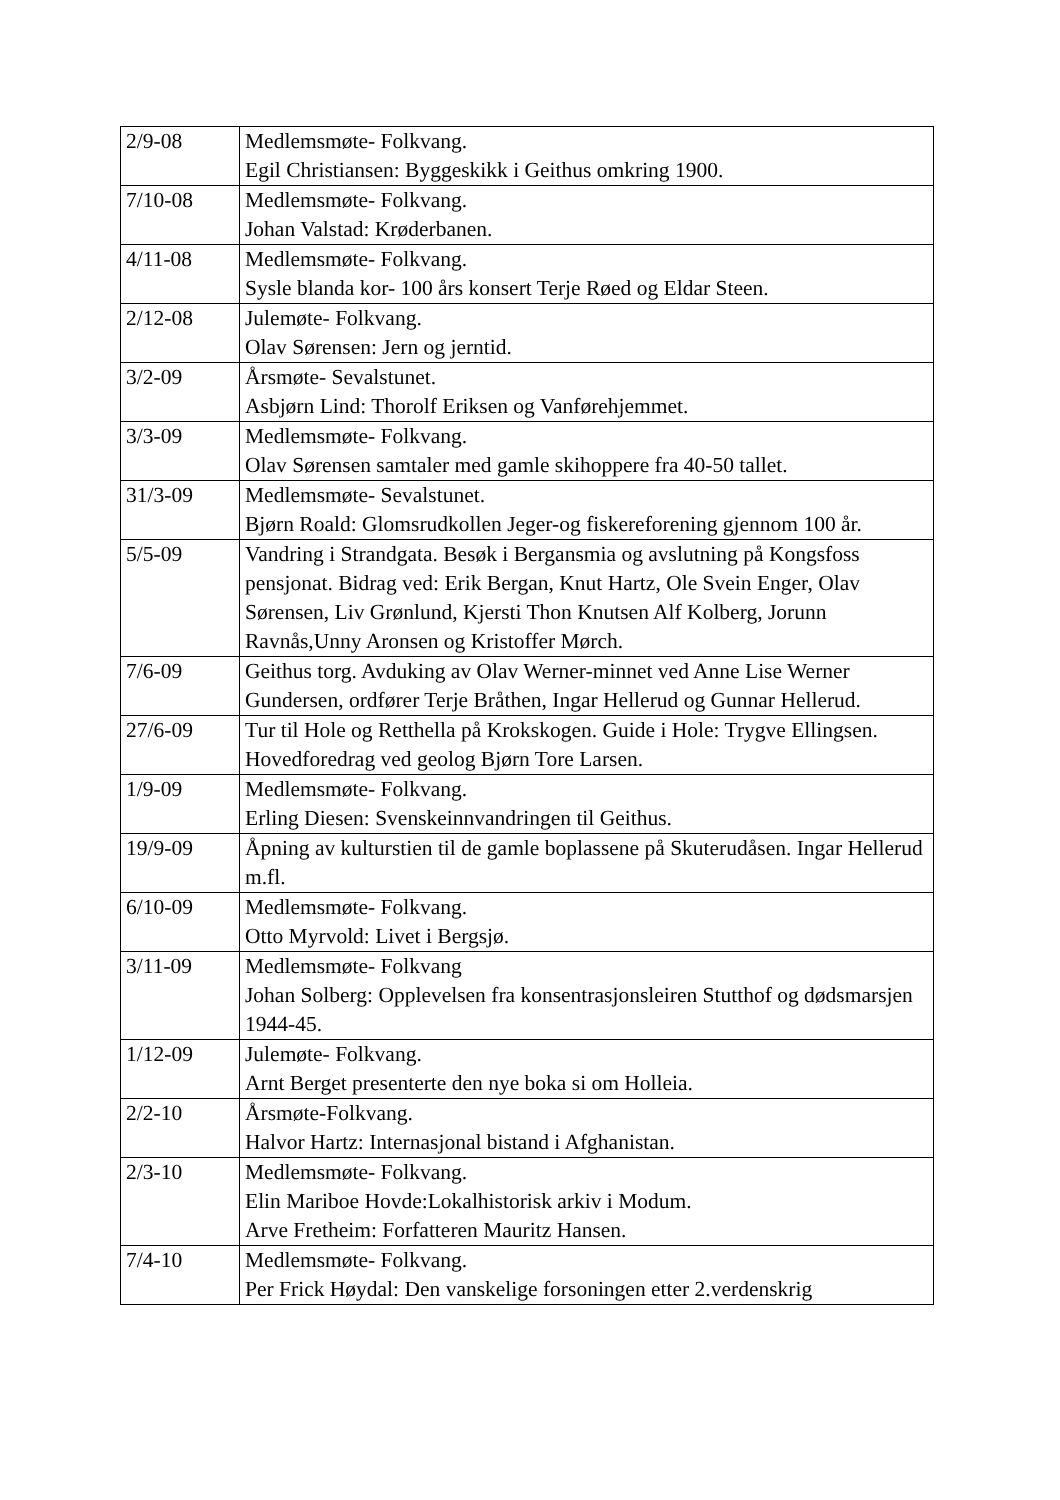| 2/9-08 | Medlemsmøte- Folkvang. Egil Christiansen: Byggeskikk i Geithus omkring 1900. |
| 7/10-08 | Medlemsmøte- Folkvang. Johan Valstad: Krøderbanen. |
| 4/11-08 | Medlemsmøte- Folkvang. Sysle blanda kor- 100 års konsert Terje Røed og Eldar Steen. |
| 2/12-08 | Julemøte- Folkvang. Olav Sørensen: Jern og jerntid. |
| 3/2-09 | Årsmøte- Sevalstunet. Asbjørn Lind: Thorolf Eriksen og Vanførehjemmet. |
| 3/3-09 | Medlemsmøte- Folkvang. Olav Sørensen samtaler med gamle skihoppere fra 40-50 tallet. |
| 31/3-09 | Medlemsmøte- Sevalstunet. Bjørn Roald: Glomsrudkollen Jeger-og fiskereforening gjennom 100 år. |
| 5/5-09 | Vandring i Strandgata. Besøk i Bergansmia og avslutning på Kongsfoss pensjonat. Bidrag ved: Erik Bergan, Knut Hartz, Ole Svein Enger, Olav Sørensen, Liv Grønlund, Kjersti Thon Knutsen Alf Kolberg, Jorunn Ravnås,Unny Aronsen og Kristoffer Mørch. |
| 7/6-09 | Geithus torg. Avduking av Olav Werner-minnet ved Anne Lise Werner Gundersen, ordfører Terje Bråthen, Ingar Hellerud og Gunnar Hellerud. |
| 27/6-09 | Tur til Hole og Retthella på Krokskogen. Guide i Hole: Trygve Ellingsen. Hovedforedrag ved geolog Bjørn Tore Larsen. |
| 1/9-09 | Medlemsmøte- Folkvang. Erling Diesen: Svenskeinnvandringen til Geithus. |
| 19/9-09 | Åpning av kulturstien til de gamle boplassene på Skuterudåsen. Ingar Hellerud m.fl. |
| 6/10-09 | Medlemsmøte- Folkvang. Otto Myrvold: Livet i Bergsjø. |
| 3/11-09 | Medlemsmøte- Folkvang Johan Solberg: Opplevelsen fra konsentrasjonsleiren Stutthof og dødsmarsjen 1944-45. |
| 1/12-09 | Julemøte- Folkvang. Arnt Berget presenterte den nye boka si om Holleia. |
| 2/2-10 | Årsmøte-Folkvang. Halvor Hartz: Internasjonal bistand i Afghanistan. |
| 2/3-10 | Medlemsmøte- Folkvang. Elin Mariboe Hovde:Lokalhistorisk arkiv i Modum. Arve Fretheim: Forfatteren Mauritz Hansen. |
| 7/4-10 | Medlemsmøte- Folkvang. Per Frick Høydal: Den vanskelige forsoningen etter 2.verdenskrig |